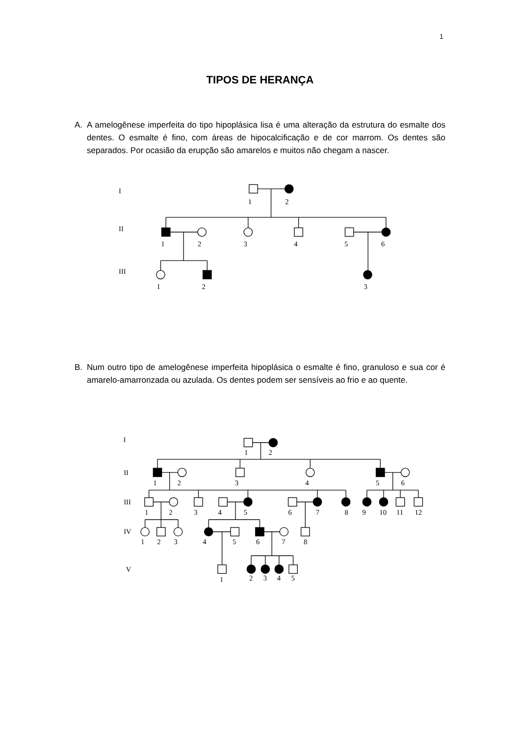1
TIPOS DE HERANÇA
A. A amelogênese imperfeita do tipo hipoplásica lisa é uma alteração da estrutura do esmalte dos dentes. O esmalte é fino, com áreas de hipocalcificação e de cor marrom. Os dentes são separados. Por ocasião da erupção são amarelos e muitos não chegam a nascer.
I
1
2
II
1
2
3
4
5
6
III
1
2
3
B. Num outro tipo de amelogênese imperfeita hipoplásica o esmalte é fino, granuloso e sua cor é amarelo-amarronzada ou azulada. Os dentes podem ser sensíveis ao frio e ao quente.
I
1
2
II
1
2
3
4
5
6
III
1
2
3
4
5
6
7
8
9
10
11
12
IV
1
2
3
4
5
6
7
8
V
1
2
3
4
5